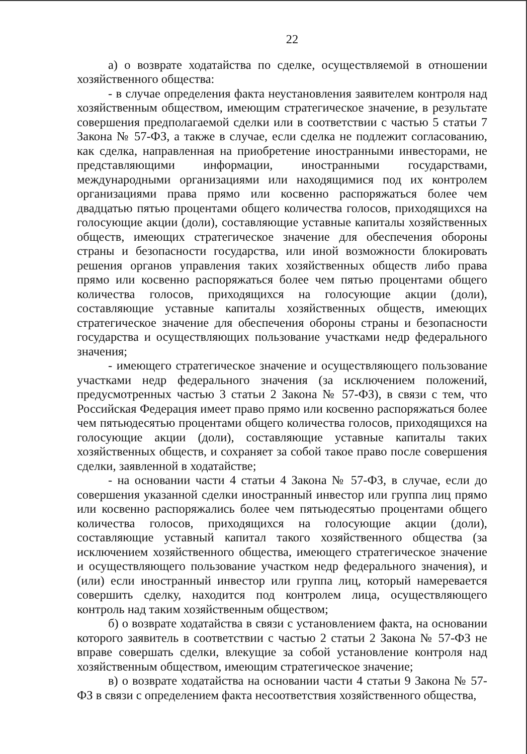22
а) о возврате ходатайства по сделке, осуществляемой в отношении хозяйственного общества:
- в случае определения факта неустановления заявителем контроля над хозяйственным обществом, имеющим стратегическое значение, в результате совершения предполагаемой сделки или в соответствии с частью 5 статьи 7 Закона № 57-ФЗ, а также в случае, если сделка не подлежит согласованию, как сделка, направленная на приобретение иностранными инвесторами, не представляющими информации, иностранными государствами, международными организациями или находящимися под их контролем организациями права прямо или косвенно распоряжаться более чем двадцатью пятью процентами общего количества голосов, приходящихся на голосующие акции (доли), составляющие уставные капиталы хозяйственных обществ, имеющих стратегическое значение для обеспечения обороны страны и безопасности государства, или иной возможности блокировать решения органов управления таких хозяйственных обществ либо права прямо или косвенно распоряжаться более чем пятью процентами общего количества голосов, приходящихся на голосующие акции (доли), составляющие уставные капиталы хозяйственных обществ, имеющих стратегическое значение для обеспечения обороны страны и безопасности государства и осуществляющих пользование участками недр федерального значения;
- имеющего стратегическое значение и осуществляющего пользование участками недр федерального значения (за исключением положений, предусмотренных частью 3 статьи 2 Закона № 57-ФЗ), в связи с тем, что Российская Федерация имеет право прямо или косвенно распоряжаться более чем пятьюдесятью процентами общего количества голосов, приходящихся на голосующие акции (доли), составляющие уставные капиталы таких хозяйственных обществ, и сохраняет за собой такое право после совершения сделки, заявленной в ходатайстве;
- на основании части 4 статьи 4 Закона № 57-ФЗ, в случае, если до совершения указанной сделки иностранный инвестор или группа лиц прямо или косвенно распоряжались более чем пятьюдесятью процентами общего количества голосов, приходящихся на голосующие акции (доли), составляющие уставный капитал такого хозяйственного общества (за исключением хозяйственного общества, имеющего стратегическое значение и осуществляющего пользование участком недр федерального значения), и (или) если иностранный инвестор или группа лиц, который намеревается совершить сделку, находится под контролем лица, осуществляющего контроль над таким хозяйственным обществом;
б) о возврате ходатайства в связи с установлением факта, на основании которого заявитель в соответствии с частью 2 статьи 2 Закона № 57-ФЗ не вправе совершать сделки, влекущие за собой установление контроля над хозяйственным обществом, имеющим стратегическое значение;
в) о возврате ходатайства на основании части 4 статьи 9 Закона № 57-ФЗ в связи с определением факта несоответствия хозяйственного общества,